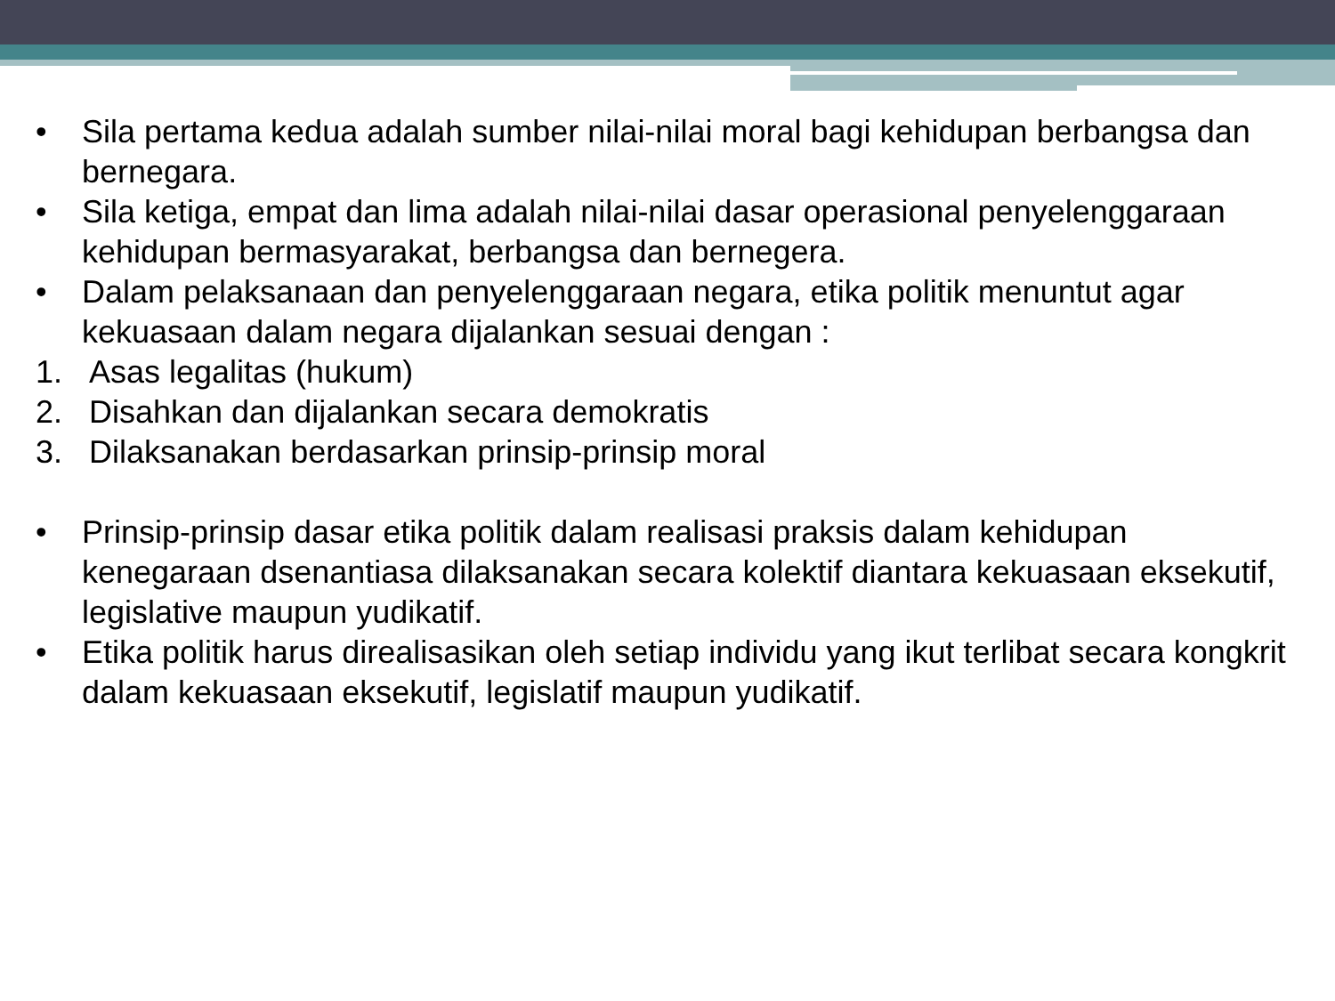• Sila pertama kedua adalah sumber nilai-nilai moral bagi kehidupan berbangsa dan bernegara.
• Sila ketiga, empat dan lima adalah nilai-nilai dasar operasional penyelenggaraan kehidupan bermasyarakat, berbangsa dan bernegera.
• Dalam pelaksanaan dan penyelenggaraan negara, etika politik menuntut agar kekuasaan dalam negara dijalankan sesuai dengan :
1. Asas legalitas (hukum)
2. Disahkan dan dijalankan secara demokratis
3. Dilaksanakan berdasarkan prinsip-prinsip moral
• Prinsip-prinsip dasar etika politik dalam realisasi praksis dalam kehidupan kenegaraan dsenantiasa dilaksanakan secara kolektif diantara kekuasaan eksekutif, legislative maupun yudikatif.
• Etika politik harus direalisasikan oleh setiap individu yang ikut terlibat secara kongkrit dalam kekuasaan eksekutif, legislatif maupun yudikatif.